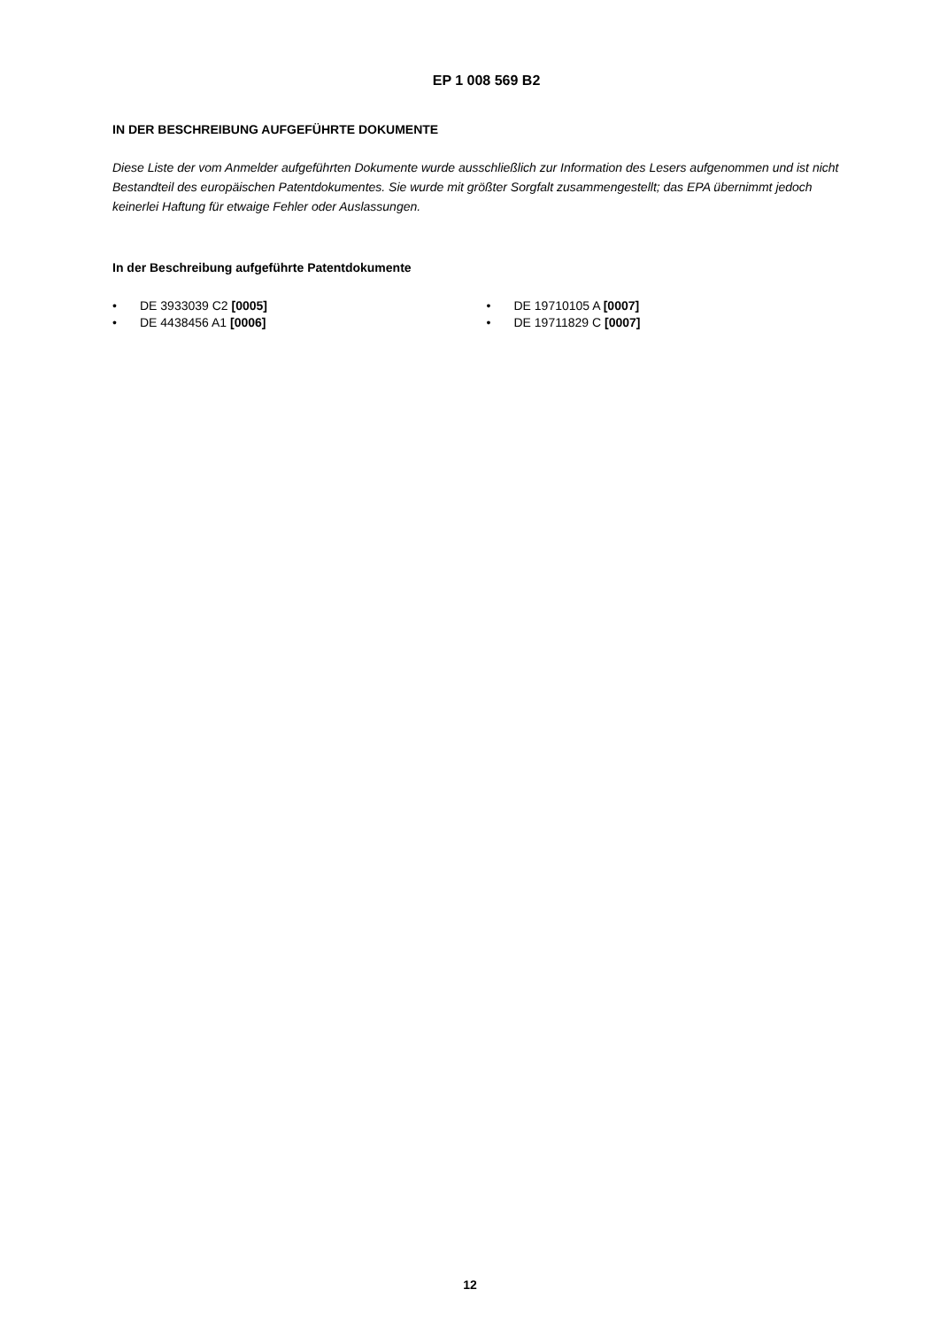EP 1 008 569 B2
IN DER BESCHREIBUNG AUFGEFÜHRTE DOKUMENTE
Diese Liste der vom Anmelder aufgeführten Dokumente wurde ausschließlich zur Information des Lesers aufgenommen und ist nicht Bestandteil des europäischen Patentdokumentes. Sie wurde mit größter Sorgfalt zusammengestellt; das EPA übernimmt jedoch keinerlei Haftung für etwaige Fehler oder Auslassungen.
In der Beschreibung aufgeführte Patentdokumente
• DE 3933039 C2 [0005]
• DE 4438456 A1 [0006]
• DE 19710105 A [0007]
• DE 19711829 C [0007]
12